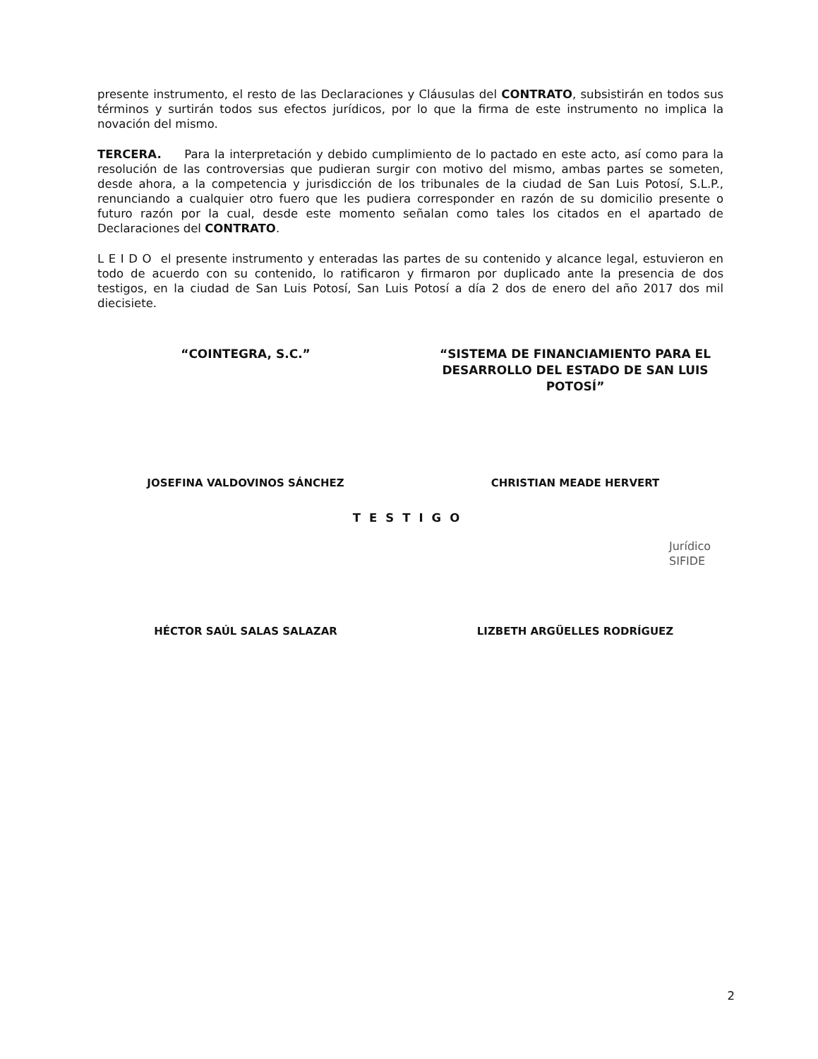presente instrumento, el resto de las Declaraciones y Cláusulas del CONTRATO, subsistirán en todos sus términos y surtirán todos sus efectos jurídicos, por lo que la firma de este instrumento no implica la novación del mismo.
TERCERA. Para la interpretación y debido cumplimiento de lo pactado en este acto, así como para la resolución de las controversias que pudieran surgir con motivo del mismo, ambas partes se someten, desde ahora, a la competencia y jurisdicción de los tribunales de la ciudad de San Luis Potosí, S.L.P., renunciando a cualquier otro fuero que les pudiera corresponder en razón de su domicilio presente o futuro razón por la cual, desde este momento señalan como tales los citados en el apartado de Declaraciones del CONTRATO.
L E I D O el presente instrumento y enteradas las partes de su contenido y alcance legal, estuvieron en todo de acuerdo con su contenido, lo ratificaron y firmaron por duplicado ante la presencia de dos testigos, en la ciudad de San Luis Potosí, San Luis Potosí a día 2 dos de enero del año 2017 dos mil diecisiete.
“COINTEGRA, S.C.” “SISTEMA DE FINANCIAMIENTO PARA EL DESARROLLO DEL ESTADO DE SAN LUIS POTOSÍ”
JOSEFINA VALDOVINOS SÁNCHEZ CHRISTIAN MEADE HERVERT
TESTIGO
HÉCTOR SAÚL SALAS SALAZAR LIZBETH ARGÜELLES RODRÍGUEZ
Jurídico SIFIDE
2